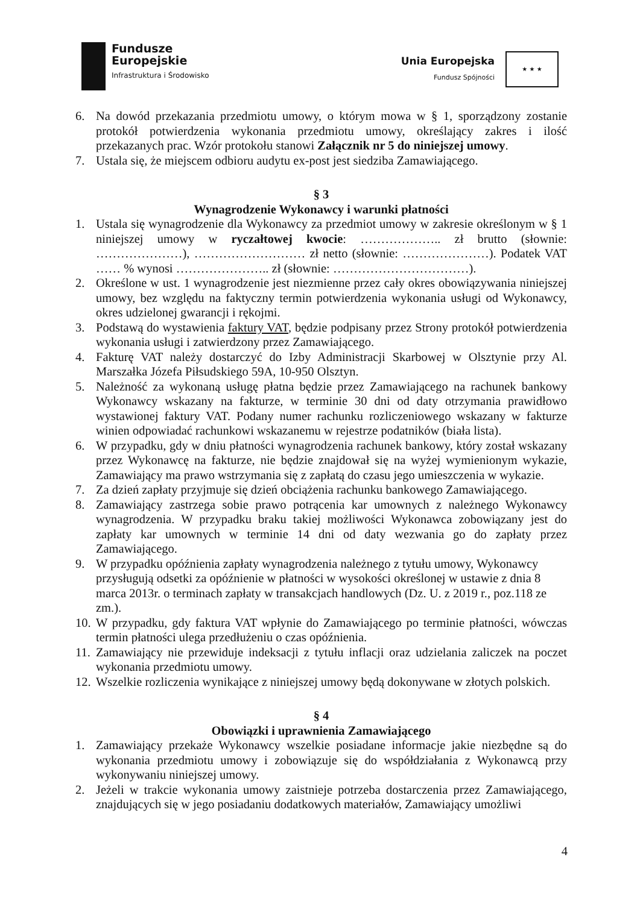Fundusze
Europejskie
Infrastruktura i Środowisko
Unia Europejska
Fundusz Spójności
★ ★ ★
6. Na dowód przekazania przedmiotu umowy, o którym mowa w § 1, sporządzony zostanie protokół potwierdzenia wykonania przedmiotu umowy, określający zakres i ilość przekazanych prac. Wzór protokołu stanowi Załącznik nr 5 do niniejszej umowy.
7. Ustala się, że miejscem odbioru audytu ex-post jest siedziba Zamawiającego.
§ 3
Wynagrodzenie Wykonawcy i warunki płatności
1. Ustala się wynagrodzenie dla Wykonawcy za przedmiot umowy w zakresie określonym w § 1 niniejszej umowy w ryczałtowej kwocie: ……………….. zł brutto (słownie: …………………), ……………………… zł netto (słownie: …………………). Podatek VAT …… % wynosi ………………….. zł (słownie: ……………………………).
2. Określone w ust. 1 wynagrodzenie jest niezmienne przez cały okres obowiązywania niniejszej umowy, bez względu na faktyczny termin potwierdzenia wykonania usługi od Wykonawcy, okres udzielonej gwarancji i rękojmi.
3. Podstawą do wystawienia faktury VAT, będzie podpisany przez Strony protokół potwierdzenia wykonania usługi i zatwierdzony przez Zamawiającego.
4. Fakturę VAT należy dostarczyć do Izby Administracji Skarbowej w Olsztynie przy Al. Marszałka Józefa Piłsudskiego 59A, 10-950 Olsztyn.
5. Należność za wykonaną usługę płatna będzie przez Zamawiającego na rachunek bankowy Wykonawcy wskazany na fakturze, w terminie 30 dni od daty otrzymania prawidłowo wystawionej faktury VAT. Podany numer rachunku rozliczeniowego wskazany w fakturze winien odpowiadać rachunkowi wskazanemu w rejestrze podatników (biała lista).
6. W przypadku, gdy w dniu płatności wynagrodzenia rachunek bankowy, który został wskazany przez Wykonawcę na fakturze, nie będzie znajdował się na wyżej wymienionym wykazie, Zamawiający ma prawo wstrzymania się z zapłatą do czasu jego umieszczenia w wykazie.
7. Za dzień zapłaty przyjmuje się dzień obciążenia rachunku bankowego Zamawiającego.
8. Zamawiający zastrzega sobie prawo potrącenia kar umownych z należnego Wykonawcy wynagrodzenia. W przypadku braku takiej możliwości Wykonawca zobowiązany jest do zapłaty kar umownych w terminie 14 dni od daty wezwania go do zapłaty przez Zamawiającego.
9. W przypadku opóźnienia zapłaty wynagrodzenia należnego z tytułu umowy, Wykonawcy przysługują odsetki za opóźnienie w płatności w wysokości określonej w ustawie z dnia 8 marca 2013r. o terminach zapłaty w transakcjach handlowych (Dz. U. z 2019 r., poz.118 ze zm.).
10. W przypadku, gdy faktura VAT wpłynie do Zamawiającego po terminie płatności, wówczas termin płatności ulega przedłużeniu o czas opóźnienia.
11. Zamawiający nie przewiduje indeksacji z tytułu inflacji oraz udzielania zaliczek na poczet wykonania przedmiotu umowy.
12. Wszelkie rozliczenia wynikające z niniejszej umowy będą dokonywane w złotych polskich.
§ 4
Obowiązki i uprawnienia Zamawiającego
1. Zamawiający przekaże Wykonawcy wszelkie posiadane informacje jakie niezbędne są do wykonania przedmiotu umowy i zobowiązuje się do współdziałania z Wykonawcą przy wykonywaniu niniejszej umowy.
2. Jeżeli w trakcie wykonania umowy zaistnieje potrzeba dostarczenia przez Zamawiającego, znajdujących się w jego posiadaniu dodatkowych materiałów, Zamawiający umożliwi
4